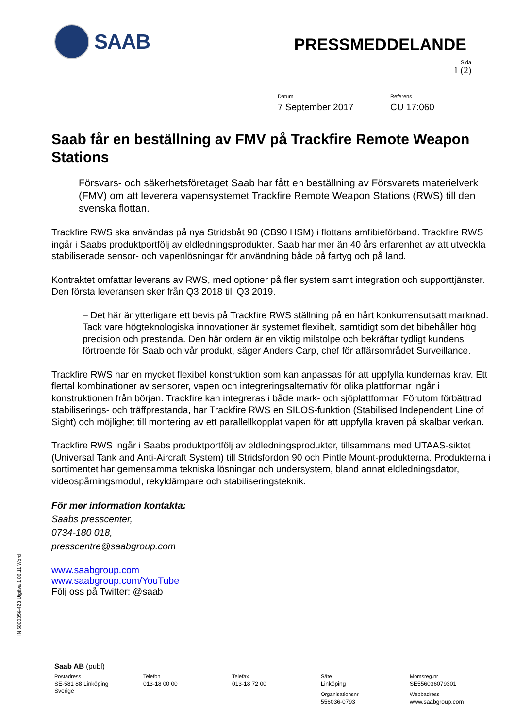SAAB
PRESSMEDDELANDE
Sida
1 (2)
Datum
7 September 2017
Referens
CU 17:060
Saab får en beställning av FMV på Trackfire Remote Weapon Stations
Försvars- och säkerhetsföretaget Saab har fått en beställning av Försvarets materielverk (FMV) om att leverera vapensystemet Trackfire Remote Weapon Stations (RWS) till den svenska flottan.
Trackfire RWS ska användas på nya Stridsbåt 90 (CB90 HSM) i flottans amfibieförband. Trackfire RWS ingår i Saabs produktportfölj av eldledningsprodukter. Saab har mer än 40 års erfarenhet av att utveckla stabiliserade sensor- och vapenlösningar för användning både på fartyg och på land.
Kontraktet omfattar leverans av RWS, med optioner på fler system samt integration och supporttjänster. Den första leveransen sker från Q3 2018 till Q3 2019.
– Det här är ytterligare ett bevis på Trackfire RWS ställning på en hårt konkurrensutsatt marknad. Tack vare högteknologiska innovationer är systemet flexibelt, samtidigt som det bibehåller hög precision och prestanda. Den här ordern är en viktig milstolpe och bekräftar tydligt kundens förtroende för Saab och vår produkt, säger Anders Carp, chef för affärsområdet Surveillance.
Trackfire RWS har en mycket flexibel konstruktion som kan anpassas för att uppfylla kundernas krav. Ett flertal kombinationer av sensorer, vapen och integreringsalternativ för olika plattformar ingår i konstruktionen från början. Trackfire kan integreras i både mark- och sjöplattformar. Förutom förbättrad stabiliserings- och träffprestanda, har Trackfire RWS en SILOS-funktion (Stabilised Independent Line of Sight) och möjlighet till montering av ett parallellkopplat vapen för att uppfylla kraven på skalbar verkan.
Trackfire RWS ingår i Saabs produktportfölj av eldledningsprodukter, tillsammans med UTAAS-siktet (Universal Tank and Anti-Aircraft System) till Stridsfordon 90 och Pintle Mount-produkterna. Produkterna i sortimentet har gemensamma tekniska lösningar och undersystem, bland annat eldledningsdator, videospårningsmodul, rekyldämpare och stabiliseringsteknik.
För mer information kontakta:
Saabs presscenter,
0734-180 018,
presscentre@saabgroup.com
www.saabgroup.com
www.saabgroup.com/YouTube
Följ oss på Twitter: @saab
IN 5000356-423 Utgåva 1 06.11 Word
Saab AB (publ)
Postadress
SE-581 88 Linköping
Sverige
Telefon
013-18 00 00
Telefax
013-18 72 00
Säte
Linköping
Organisationsnr
556036-0793
Momsreg.nr
SE556036079301
Webbadress
www.saabgroup.com